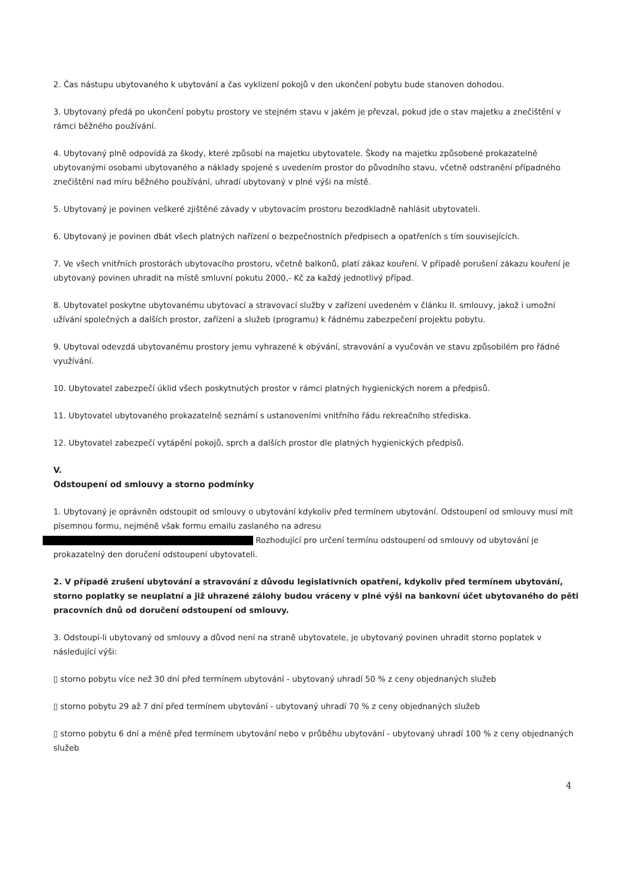2. Čas nástupu ubytovaného k ubytování a čas vyklizení pokojů v den ukončení pobytu bude stanoven dohodou.
3. Ubytovaný předá po ukončení pobytu prostory ve stejném stavu v jakém je převzal, pokud jde o stav majetku a znečištění v rámci běžného používání.
4. Ubytovaný plně odpovídá za škody, které způsobí na majetku ubytovatele. Škody na majetku způsobené prokazatelně ubytovanými osobami ubytovaného a náklady spojené s uvedením prostor do původního stavu, včetně odstranění případného znečištění nad míru běžného používání, uhradí ubytovaný v plné výši na místě.
5. Ubytovaný je povinen veškeré zjištěné závady v ubytovacím prostoru bezodkladně nahlásit ubytovateli.
6. Ubytovaný je povinen dbát všech platných nařízení o bezpečnostních předpisech a opatřeních s tím souvisejících.
7. Ve všech vnitřních prostorách ubytovacího prostoru, včetně balkonů, platí zákaz kouření. V případě porušení zákazu kouření je ubytovaný povinen uhradit na místě smluvní pokutu 2000,- Kč za každý jednotlivý případ.
8. Ubytovatel poskytne ubytovanému ubytovací a stravovací služby v zařízení uvedeném v článku II. smlouvy, jakož i umožní užívání společných a dalších prostor, zařízení a služeb (programu) k řádnému zabezpečení projektu pobytu.
9. Ubytoval odevzdá ubytovanému prostory jemu vyhrazené k obývání, stravování a vyučován ve stavu způsobilém pro řádné využívání.
10. Ubytovatel zabezpečí úklid všech poskytnutých prostor v rámci platných hygienických norem a předpisů.
11. Ubytovatel ubytovaného prokazatelně seznámí s ustanoveními vnitřního řádu rekreačního střediska.
12. Ubytovatel zabezpečí vytápění pokojů, sprch a dalších prostor dle platných hygienických předpisů.
V.
Odstoupení od smlouvy a storno podmínky
1. Ubytovaný je oprávněn odstoupit od smlouvy o ubytování kdykoliv před termínem ubytování. Odstoupení od smlouvy musí mít písemnou formu, nejméně však formu emailu zaslaného na adresu
Rozhodující pro určení termínu odstoupení od smlouvy od ubytování je prokazatelný den doručení odstoupení ubytovateli.
2. V případě zrušení ubytování a stravování z důvodu legislativních opatření, kdykoliv před termínem ubytování, storno poplatky se neuplatní a již uhrazené zálohy budou vráceny v plné výši na bankovní účet ubytovaného do pěti pracovních dnů od doručení odstoupení od smlouvy.
3. Odstoupí-li ubytovaný od smlouvy a důvod není na straně ubytovatele, je ubytovaný povinen uhradit storno poplatek v následující výši:
▯ storno pobytu více než 30 dní před termínem ubytování - ubytovaný uhradí 50 % z ceny objednaných služeb
▯ storno pobytu 29 až 7 dní před termínem ubytování - ubytovaný uhradí 70 % z ceny objednaných služeb
▯ storno pobytu 6 dní a méně před termínem ubytování nebo v průběhu ubytování - ubytovaný uhradí 100 % z ceny objednaných služeb
4